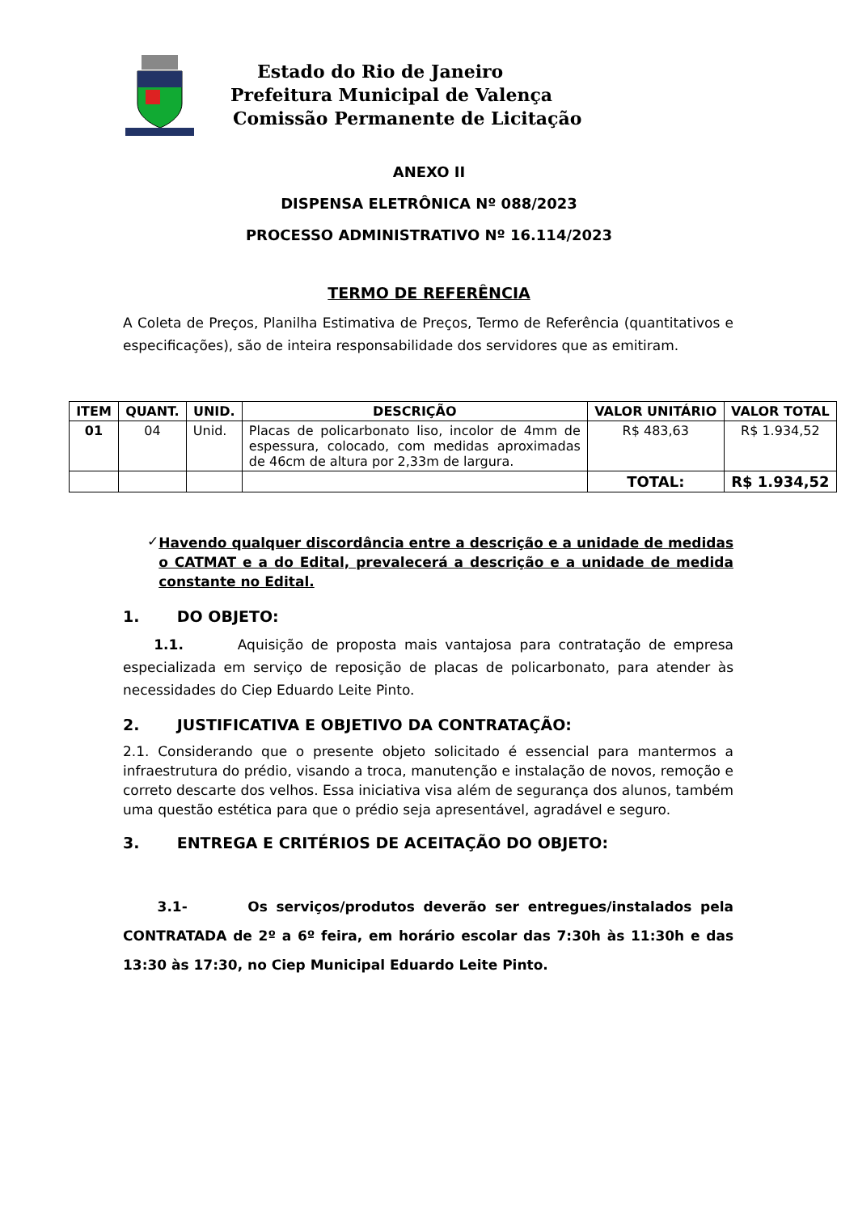Estado do Rio de Janeiro
Prefeitura Municipal de Valença
Comissão Permanente de Licitação
ANEXO II
DISPENSA ELETRÔNICA Nº 088/2023
PROCESSO ADMINISTRATIVO Nº 16.114/2023
TERMO DE REFERÊNCIA
A Coleta de Preços, Planilha Estimativa de Preços, Termo de Referência (quantitativos e especificações), são de inteira responsabilidade dos servidores que as emitiram.
| ITEM | QUANT. | UNID. | DESCRIÇÃO | VALOR UNITÁRIO | VALOR TOTAL |
| --- | --- | --- | --- | --- | --- |
| 01 | 04 | Unid. | Placas de policarbonato liso, incolor de 4mm de espessura, colocado, com medidas aproximadas de 46cm de altura por 2,33m de largura. | R$ 483,63 | R$ 1.934,52 |
| | | | | TOTAL: | R$ 1.934,52 |
✓
Havendo qualquer discordância entre a descrição e a unidade de medidas o CATMAT e a do Edital, prevalecerá a descrição e a unidade de medida constante no Edital.
1. DO OBJETO:
1.1. Aquisição de proposta mais vantajosa para contratação de empresa especializada em serviço de reposição de placas de policarbonato, para atender às necessidades do Ciep Eduardo Leite Pinto.
2. JUSTIFICATIVA E OBJETIVO DA CONTRATAÇÃO:
2.1. Considerando que o presente objeto solicitado é essencial para mantermos a infraestrutura do prédio, visando a troca, manutenção e instalação de novos, remoção e correto descarte dos velhos. Essa iniciativa visa além de segurança dos alunos, também uma questão estética para que o prédio seja apresentável, agradável e seguro.
3. ENTREGA E CRITÉRIOS DE ACEITAÇÃO DO OBJETO:
3.1- Os serviços/produtos deverão ser entregues/instalados pela CONTRATADA de 2º a 6º feira, em horário escolar das 7:30h às 11:30h e das 13:30 às 17:30, no Ciep Municipal Eduardo Leite Pinto.